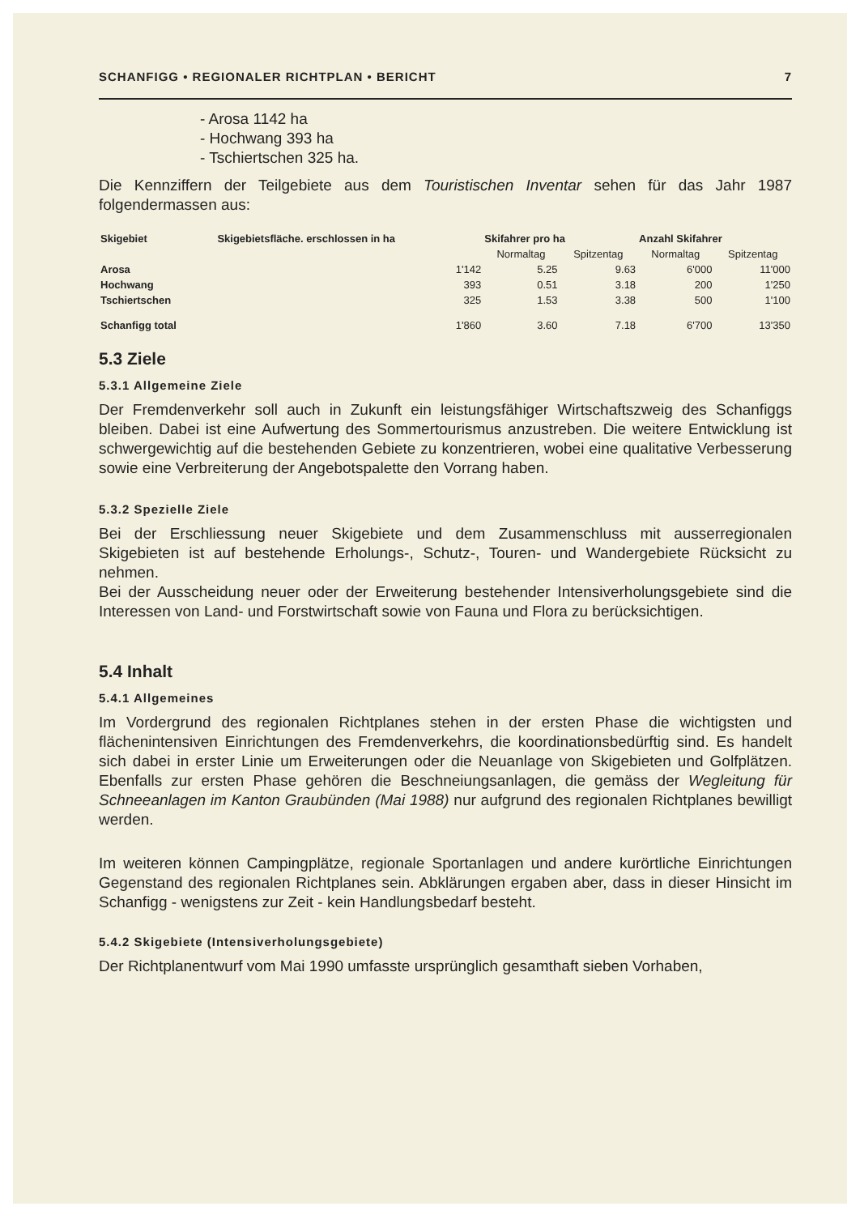SCHANFIGG • REGIONALER RICHTPLAN • BERICHT 7
- Arosa 1142 ha
- Hochwang 393 ha
- Tschiertschen 325 ha.
Die Kennziffern der Teilgebiete aus dem Touristischen Inventar sehen für das Jahr 1987 folgendermassen aus:
| Skigebiet | Skigebietsfläche. erschlossen in ha | Skifahrer pro ha | | Anzahl Skifahrer | |
| --- | --- | --- | --- | --- | --- |
| | | Normaltag | Spitzentag | Normaltag | Spitzentag |
| Arosa | 1'142 | 5.25 | 9.63 | 6'000 | 11'000 |
| Hochwang | 393 | 0.51 | 3.18 | 200 | 1'250 |
| Tschiertschen | 325 | 1.53 | 3.38 | 500 | 1'100 |
| Schanfigg total | 1'860 | 3.60 | 7.18 | 6'700 | 13'350 |
5.3 Ziele
5.3.1 Allgemeine Ziele
Der Fremdenverkehr soll auch in Zukunft ein leistungsfähiger Wirtschaftszweig des Schanfiggs bleiben. Dabei ist eine Aufwertung des Sommertourismus anzustreben. Die weitere Entwicklung ist schwergewichtig auf die bestehenden Gebiete zu konzentrieren, wobei eine qualitative Verbesserung sowie eine Verbreiterung der Angebotspalette den Vorrang haben.
5.3.2 Spezielle Ziele
Bei der Erschliessung neuer Skigebiete und dem Zusammenschluss mit ausserregionalen Skigebieten ist auf bestehende Erholungs-, Schutz-, Touren- und Wandergebiete Rücksicht zu nehmen.
Bei der Ausscheidung neuer oder der Erweiterung bestehender Intensiverholungsgebiete sind die Interessen von Land- und Forstwirtschaft sowie von Fauna und Flora zu berücksichtigen.
5.4 Inhalt
5.4.1 Allgemeines
Im Vordergrund des regionalen Richtplanes stehen in der ersten Phase die wichtigsten und flächenintensiven Einrichtungen des Fremdenverkehrs, die koordinationsbedürftig sind. Es handelt sich dabei in erster Linie um Erweiterungen oder die Neuanlage von Skigebieten und Golfplätzen. Ebenfalls zur ersten Phase gehören die Beschneiungsanlagen, die gemäss der Wegleitung für Schneeanlagen im Kanton Graubünden (Mai 1988) nur aufgrund des regionalen Richtplanes bewilligt werden.
Im weiteren können Campingplätze, regionale Sportanlagen und andere kurörtliche Einrichtungen Gegenstand des regionalen Richtplanes sein. Abklärungen ergaben aber, dass in dieser Hinsicht im Schanfigg - wenigstens zur Zeit - kein Handlungsbedarf besteht.
5.4.2 Skigebiete (Intensiverholungsgebiete)
Der Richtplanentwurf vom Mai 1990 umfasste ursprünglich gesamthaft sieben Vorhaben,